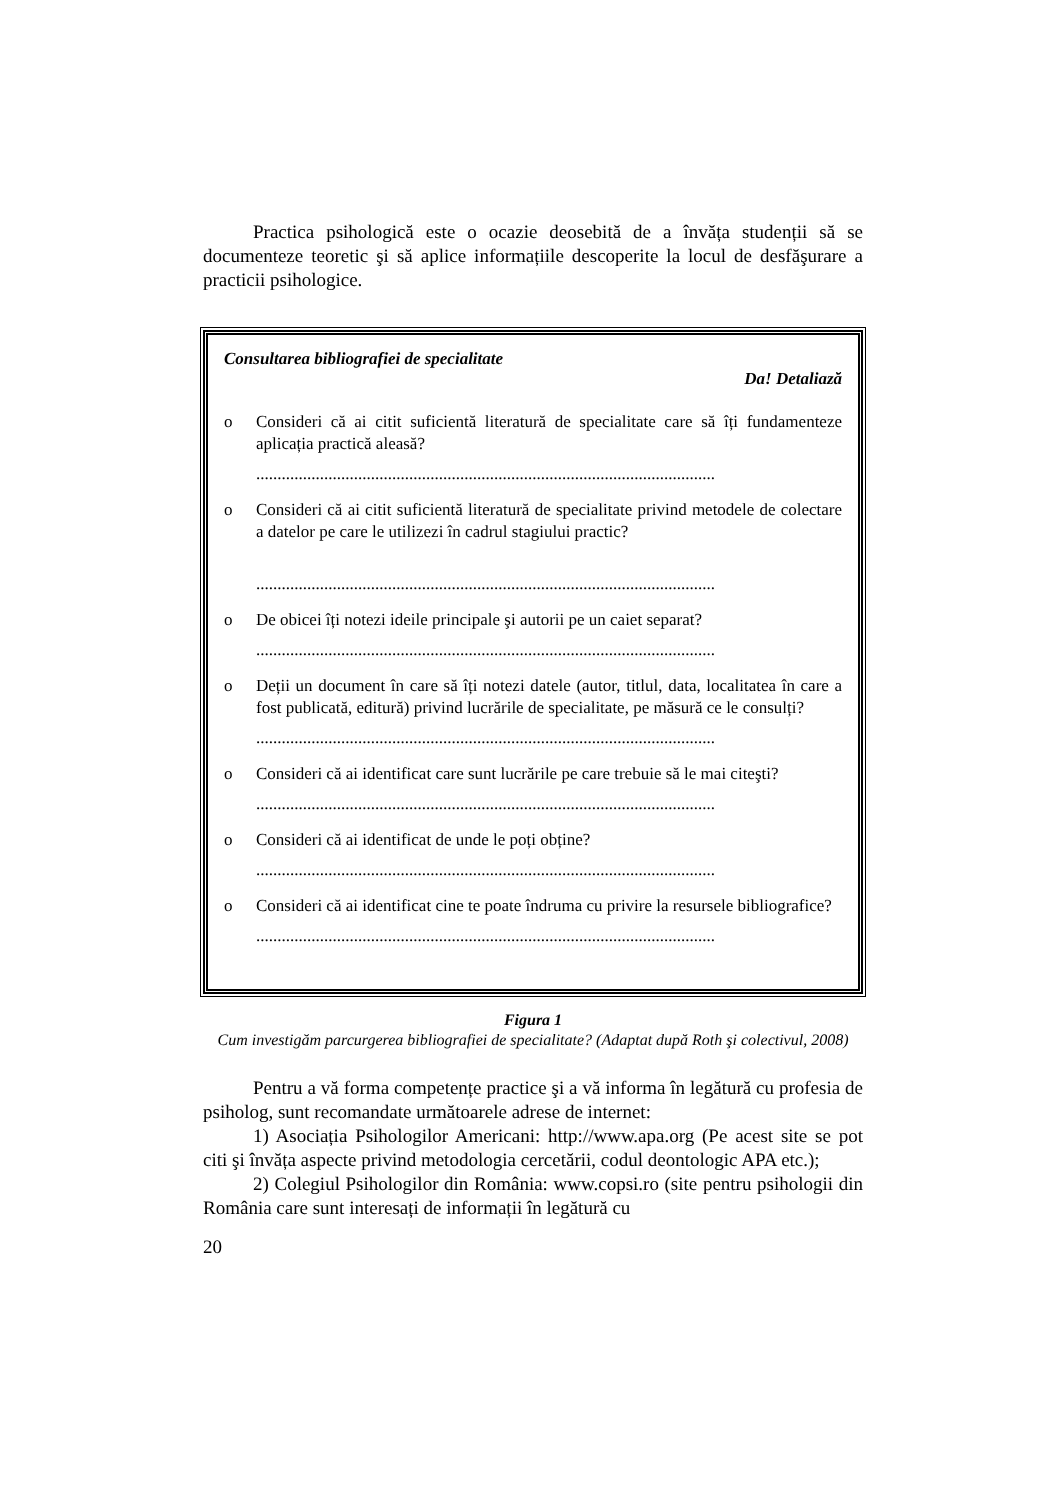Practica psihologică este o ocazie deosebită de a învăța studenții să se documenteze teoretic şi să aplice informațiile descoperite la locul de desfăşurare a practicii psihologice.
Consultarea bibliografiei de specialitate
Da! Detaliază
o Consideri că ai citit suficientă literatură de specialitate care să îți fundamenteze aplicația practică aleasă?
............................................................................................................
o Consideri că ai citit suficientă literatură de specialitate privind metodele de colectare a datelor pe care le utilizezi în cadrul stagiului practic?
............................................................................................................
o De obicei îți notezi ideile principale şi autorii pe un caiet separat?
............................................................................................................
o Deții un document în care să îți notezi datele (autor, titlul, data, localitatea în care a fost publicată, editură) privind lucrările de specialitate, pe măsură ce le consulți?
............................................................................................................
o Consideri că ai identificat care sunt lucrările pe care trebuie să le mai citeşti?
............................................................................................................
o Consideri că ai identificat de unde le poți obține?
............................................................................................................
o Consideri că ai identificat cine te poate îndruma cu privire la resursele bibliografice?
............................................................................................................
Figura 1
Cum investigăm parcurgerea bibliografiei de specialitate? (Adaptat după Roth şi colectivul, 2008)
Pentru a vă forma competențe practice şi a vă informa în legătură cu profesia de psiholog, sunt recomandate următoarele adrese de internet:
1) Asociația Psihologilor Americani: http://www.apa.org (Pe acest site se pot citi şi învăța aspecte privind metodologia cercetării, codul deontologic APA etc.);
2) Colegiul Psihologilor din România: www.copsi.ro (site pentru psihologii din România care sunt interesați de informații în legătură cu
20